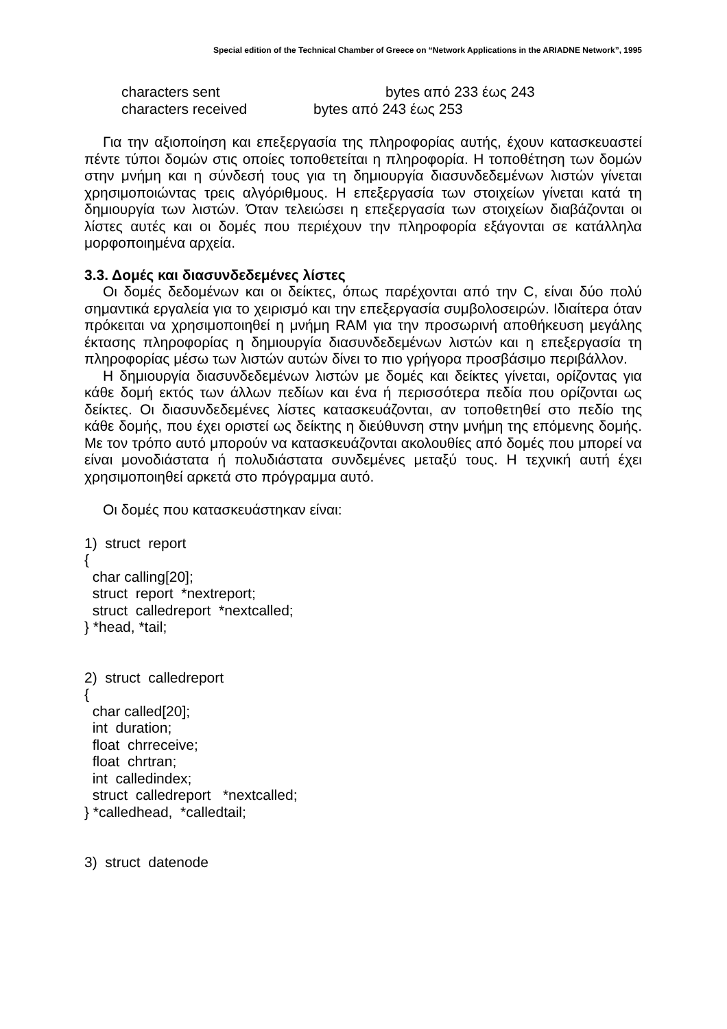Special edition of the Technical Chamber of Greece on “Network Applications in the ARIADNE Network”, 1995
characters sent bytes από 233 έως 243
characters received bytes από 243 έως 253
Για την αξιοποίηση και επεξεργασία της πληροφορίας αυτής, έχουν κατασκευαστεί πέντε τύποι δομών στις οποίες τοποθετείται η πληροφορία. Η τοποθέτηση των δομών στην μνήμη και η σύνδεσή τους για τη δημιουργία διασυνδεδεμένων λιστών γίνεται χρησιμοποιώντας τρεις αλγόριθμους. Η επεξεργασία των στοιχείων γίνεται κατά τη δημιουργία των λιστών. Όταν τελειώσει η επεξεργασία των στοιχείων διαβάζονται οι λίστες αυτές και οι δομές που περιέχουν την πληροφορία εξάγονται σε κατάλληλα μορφοποιημένα αρχεία.
3.3. Δομές και διασυνδεδεμένες λίστες
Οι δομές δεδομένων και οι δείκτες, όπως παρέχονται από την C, είναι δύο πολύ σημαντικά εργαλεία για το χειρισμό και την επεξεργασία συμβολοσειρών. Ιδιαίτερα όταν πρόκειται να χρησιμοποιηθεί η μνήμη RAM για την προσωρινή αποθήκευση μεγάλης έκτασης πληροφορίας η δημιουργία διασυνδεδεμένων λιστών και η επεξεργασία τη πληροφορίας μέσω των λιστών αυτών δίνει το πιο γρήγορα προσβάσιμο περιβάλλον.
Η δημιουργία διασυνδεδεμένων λιστών με δομές και δείκτες γίνεται, ορίζοντας για κάθε δομή εκτός των άλλων πεδίων και ένα ή περισσότερα πεδία που ορίζονται ως δείκτες. Οι διασυνδεδεμένες λίστες κατασκευάζονται, αν τοποθετηθεί στο πεδίο της κάθε δομής, που έχει οριστεί ως δείκτης η διεύθυνση στην μνήμη της επόμενης δομής. Με τον τρόπο αυτό μπορούν να κατασκευάζονται ακολουθίες από δομές που μπορεί να είναι μονοδιάστατα ή πολυδιάστατα συνδεμένες μεταξύ τους. Η τεχνική αυτή έχει χρησιμοποιηθεί αρκετά στο πρόγραμμα αυτό.
Οι δομές που κατασκευάστηκαν είναι:
1) struct report { char calling[20]; struct report *nextreport; struct calledreport *nextcalled; } *head, *tail; 2) struct calledreport { char called[20]; int duration; float chrreceive; float chrtran; int calledindex; struct calledreport *nextcalled; } *calledhead, *calledtail; 3) struct datenode